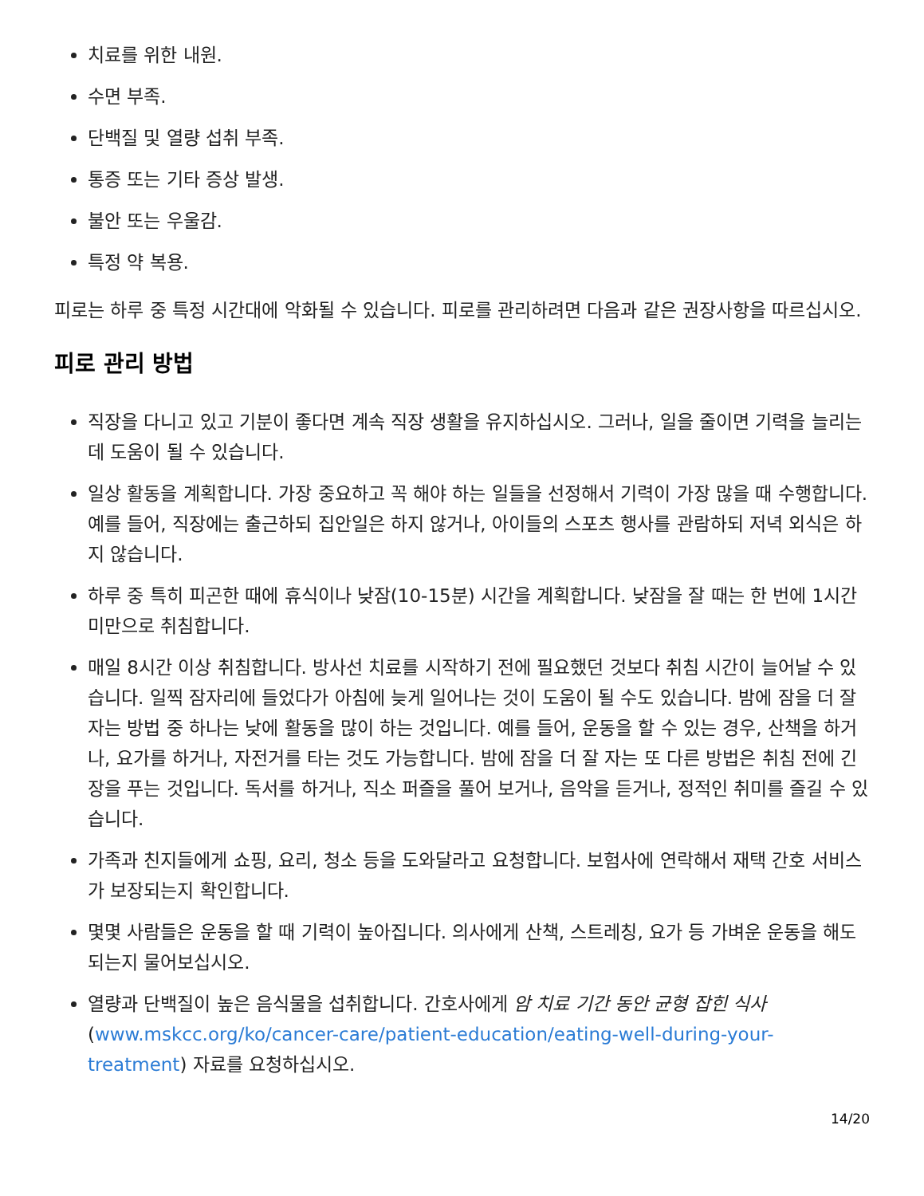치료를 위한 내원.
수면 부족.
단백질 및 열량 섭취 부족.
통증 또는 기타 증상 발생.
불안 또는 우울감.
특정 약 복용.
피로는 하루 중 특정 시간대에 악화될 수 있습니다. 피로를 관리하려면 다음과 같은 권장사항을 따르십시오.
피로 관리 방법
직장을 다니고 있고 기분이 좋다면 계속 직장 생활을 유지하십시오. 그러나, 일을 줄이면 기력을 늘리는 데 도움이 될 수 있습니다.
일상 활동을 계획합니다. 가장 중요하고 꼭 해야 하는 일들을 선정해서 기력이 가장 많을 때 수행합니다. 예를 들어, 직장에는 출근하되 집안일은 하지 않거나, 아이들의 스포츠 행사를 관람하되 저녁 외식은 하지 않습니다.
하루 중 특히 피곤한 때에 휴식이나 낮잠(10-15분) 시간을 계획합니다. 낮잠을 잘 때는 한 번에 1시간 미만으로 취침합니다.
매일 8시간 이상 취침합니다. 방사선 치료를 시작하기 전에 필요했던 것보다 취침 시간이 늘어날 수 있습니다. 일찍 잠자리에 들었다가 아침에 늦게 일어나는 것이 도움이 될 수도 있습니다. 밤에 잠을 더 잘 자는 방법 중 하나는 낮에 활동을 많이 하는 것입니다. 예를 들어, 운동을 할 수 있는 경우, 산책을 하거나, 요가를 하거나, 자전거를 타는 것도 가능합니다. 밤에 잠을 더 잘 자는 또 다른 방법은 취침 전에 긴장을 푸는 것입니다. 독서를 하거나, 직소 퍼즐을 풀어 보거나, 음악을 듣거나, 정적인 취미를 즐길 수 있습니다.
가족과 친지들에게 쇼핑, 요리, 청소 등을 도와달라고 요청합니다. 보험사에 연락해서 재택 간호 서비스가 보장되는지 확인합니다.
몇몇 사람들은 운동을 할 때 기력이 높아집니다. 의사에게 산책, 스트레칭, 요가 등 가벼운 운동을 해도 되는지 물어보십시오.
열량과 단백질이 높은 음식물을 섭취합니다. 간호사에게 암 치료 기간 동안 균형 잡힌 식사 (www.mskcc.org/ko/cancer-care/patient-education/eating-well-during-your-treatment) 자료를 요청하십시오.
14/20